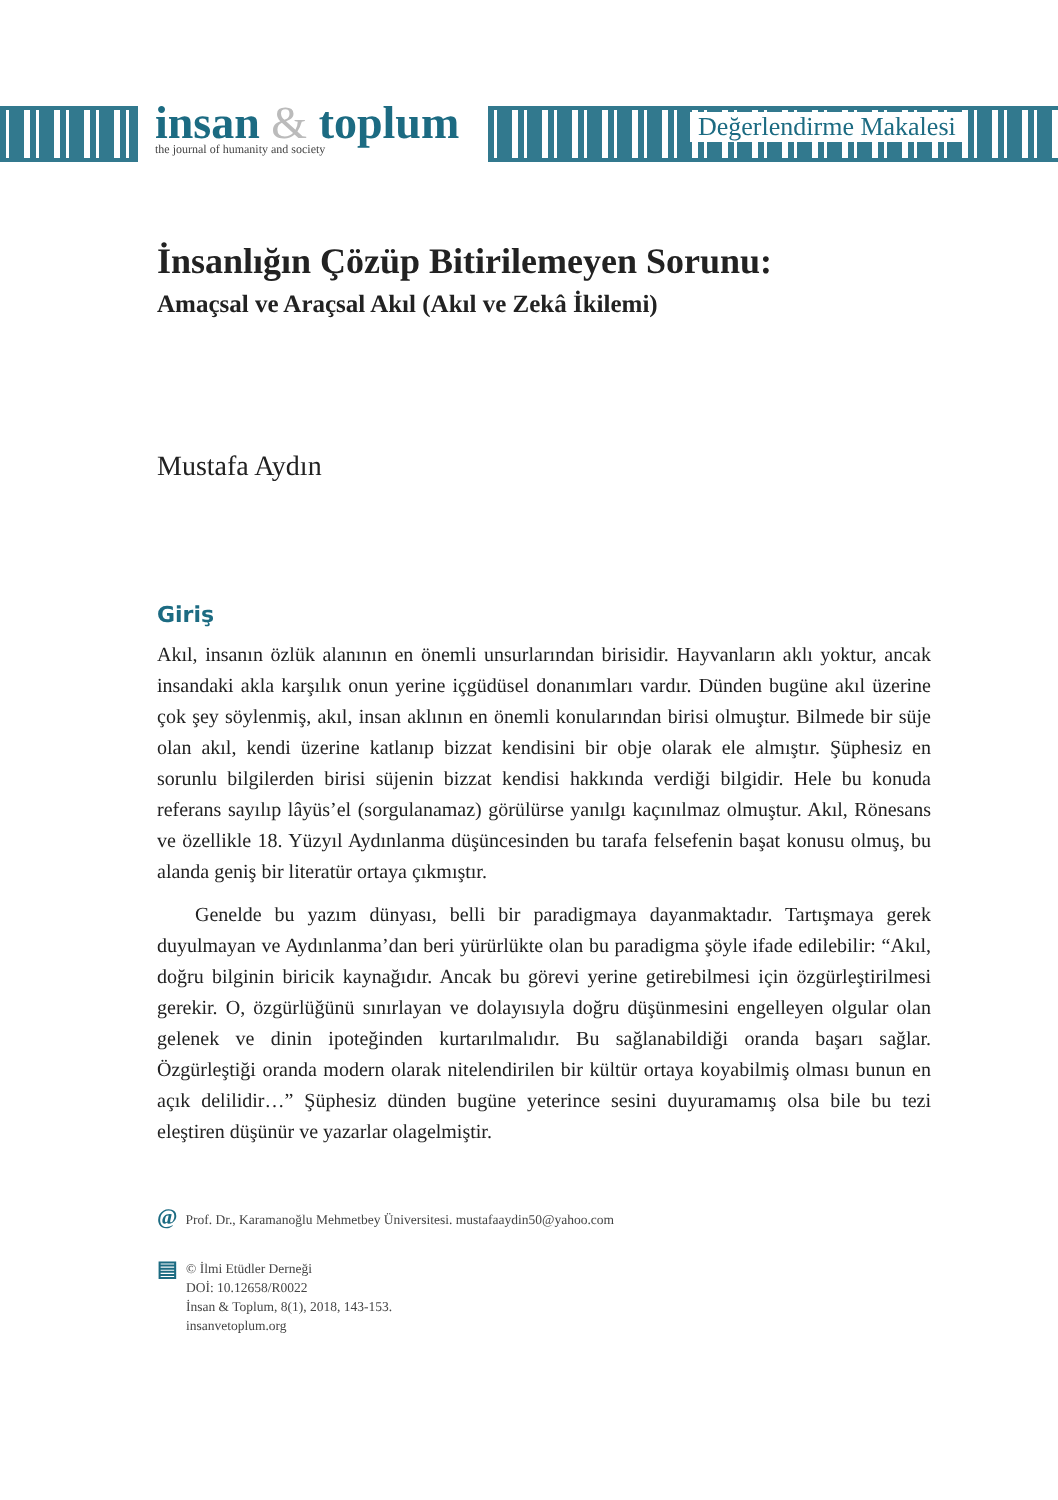insan & toplum
the journal of humanity and society
Değerlendirme Makalesi
İnsanlığın Çözüp Bitirilemeyen Sorunu:
Amaçsal ve Araçsal Akıl (Akıl ve Zekâ İkilemi)
Mustafa Aydın
Giriş
Akıl, insanın özlük alanının en önemli unsurlarından birisidir. Hayvanların aklı yoktur, ancak insandaki akla karşılık onun yerine içgüdüsel donanımları vardır. Dünden bugüne akıl üzerine çok şey söylenmiş, akıl, insan aklının en önemli konularından birisi olmuştur. Bilmede bir süje olan akıl, kendi üzerine katlanıp bizzat kendisini bir obje olarak ele almıştır. Şüphesiz en sorunlu bilgilerden birisi süjenin bizzat kendisi hakkında verdiği bilgidir. Hele bu konuda referans sayılıp lâyüs’el (sorgulanamaz) görülürse yanılgı kaçınılmaz olmuştur. Akıl, Rönesans ve özellikle 18. Yüzyıl Aydınlanma düşüncesinden bu tarafa felsefenin başat konusu olmuş, bu alanda geniş bir literatür ortaya çıkmıştır.
Genelde bu yazım dünyası, belli bir paradigmaya dayanmaktadır. Tartışmaya gerek duyulmayan ve Aydınlanma’dan beri yürürlükte olan bu paradigma şöyle ifade edilebilir: “Akıl, doğru bilginin biricik kaynağıdır. Ancak bu görevi yerine getirebilmesi için özgürleştirilmesi gerekir. O, özgürlüğünü sınırlayan ve dolayısıyla doğru düşünmesini engelleyen olgular olan gelenek ve dinin ipoteğinden kurtarılmalıdır. Bu sağlanabildiği oranda başarı sağlar. Özgürleştiği oranda modern olarak nitelendirilen bir kültür ortaya koyabilmiş olması bunun en açık delilidir…” Şüphesiz dünden bugüne yeterince sesini duyuramamış olsa bile bu tezi eleştiren düşünür ve yazarlar olagelmiştir.
@ Prof. Dr., Karamanoğlu Mehmetbey Üniversitesi. mustafaaydin50@yahoo.com
▤
© İlmi Etüdler Derneği
DOİ: 10.12658/R0022
İnsan & Toplum, 8(1), 2018, 143-153.
insanvetoplum.org